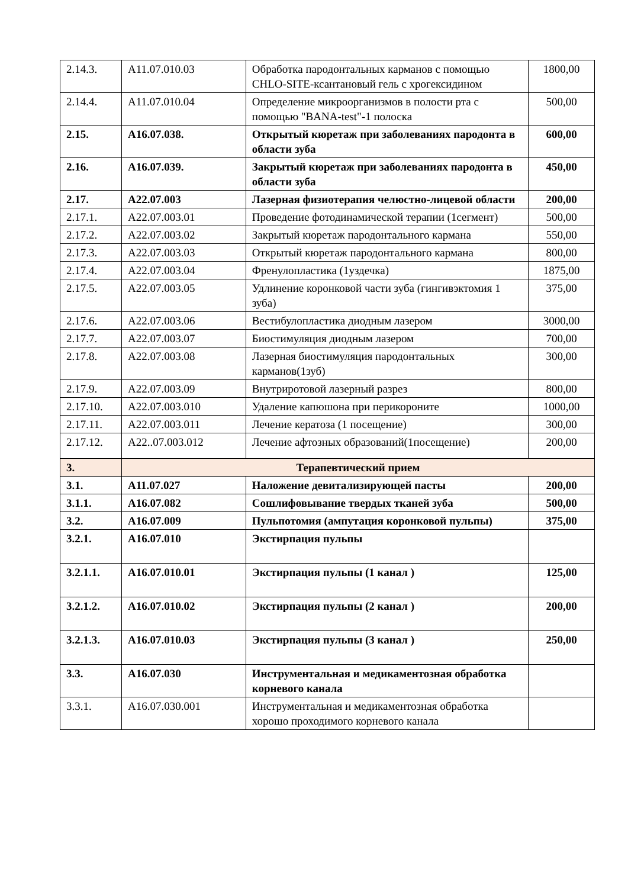| 2.14.3. | A11.07.010.03 | Обработка пародонтальных карманов с помощью CHLO-SITE-ксантановый гель с хрогексидином | 1800,00 |
| 2.14.4. | A11.07.010.04 | Определение микроорганизмов в полости рта с помощью "BANA-test"-1 полоска | 500,00 |
| 2.15. | A16.07.038. | Открытый кюретаж при заболеваниях пародонта в области зуба | 600,00 |
| 2.16. | A16.07.039. | Закрытый кюретаж при заболеваниях пародонта в области зуба | 450,00 |
| 2.17. | A22.07.003 | Лазерная физиотерапия челюстно-лицевой области | 200,00 |
| 2.17.1. | A22.07.003.01 | Проведение фотодинамической терапии (1сегмент) | 500,00 |
| 2.17.2. | A22.07.003.02 | Закрытый кюретаж пародонтального кармана | 550,00 |
| 2.17.3. | A22.07.003.03 | Открытый кюретаж пародонтального кармана | 800,00 |
| 2.17.4. | A22.07.003.04 | Френулопластика (1уздечка) | 1875,00 |
| 2.17.5. | A22.07.003.05 | Удлинение коронковой части зуба (гингивэктомия 1 зуба) | 375,00 |
| 2.17.6. | A22.07.003.06 | Вестибулопластика диодным лазером | 3000,00 |
| 2.17.7. | A22.07.003.07 | Биостимуляция диодным лазером | 700,00 |
| 2.17.8. | A22.07.003.08 | Лазерная биостимуляция пародонтальных карманов(1зуб) | 300,00 |
| 2.17.9. | A22.07.003.09 | Внутриротовой лазерный разрез | 800,00 |
| 2.17.10. | A22.07.003.010 | Удаление капюшона при перикороните | 1000,00 |
| 2.17.11. | A22.07.003.011 | Лечение кератоза (1 посещение) | 300,00 |
| 2.17.12. | A22..07.003.012 | Лечение афтозных образований(1посещение) | 200,00 |
| 3. | Терапевтический прием | | |
| 3.1. | A11.07.027 | Наложение девитализирующей пасты | 200,00 |
| 3.1.1. | A16.07.082 | Сошлифовывание твердых тканей зуба | 500,00 |
| 3.2. | A16.07.009 | Пульпотомия (ампутация коронковой пульпы) | 375,00 |
| 3.2.1. | A16.07.010 | Экстирпация пульпы | |
| 3.2.1.1. | A16.07.010.01 | Экстирпация пульпы (1 канал ) | 125,00 |
| 3.2.1.2. | A16.07.010.02 | Экстирпация пульпы (2 канал ) | 200,00 |
| 3.2.1.3. | A16.07.010.03 | Экстирпация пульпы (3 канал ) | 250,00 |
| 3.3. | A16.07.030 | Инструментальная и медикаментозная обработка корневого канала | |
| 3.3.1. | A16.07.030.001 | Инструментальная и медикаментозная обработка хорошо проходимого корневого канала | |